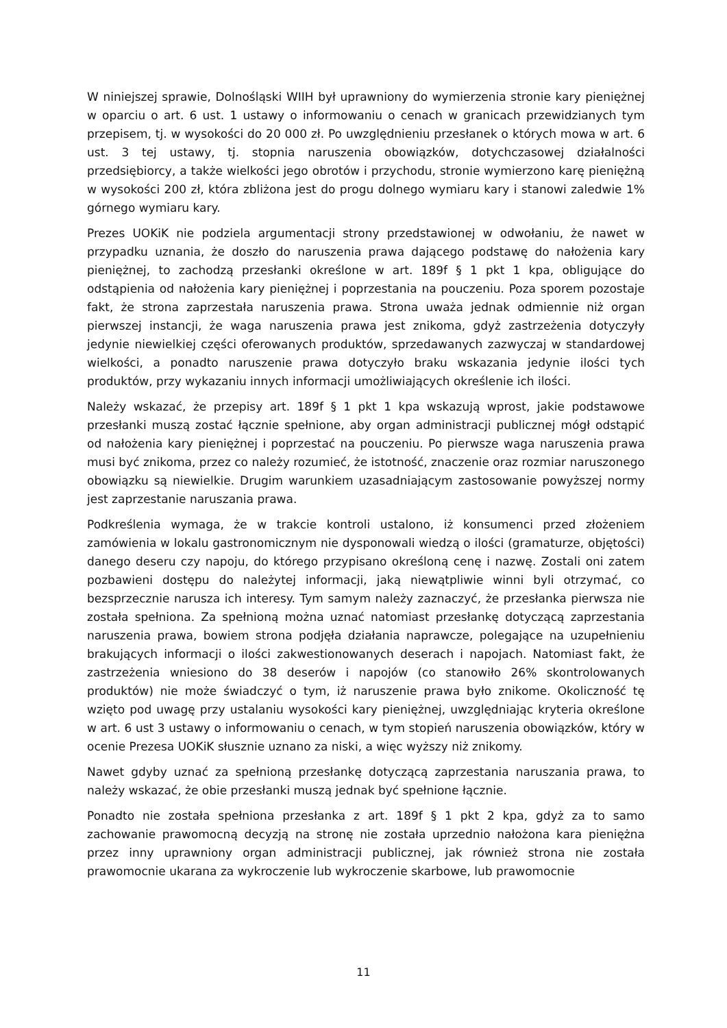W niniejszej sprawie, Dolnośląski WIIH był uprawniony do wymierzenia stronie kary pieniężnej w oparciu o art. 6 ust. 1 ustawy o informowaniu o cenach w granicach przewidzianych tym przepisem, tj. w wysokości do 20 000 zł. Po uwzględnieniu przesłanek o których mowa w art. 6 ust. 3 tej ustawy, tj. stopnia naruszenia obowiązków, dotychczasowej działalności przedsiębiorcy, a także wielkości jego obrotów i przychodu, stronie wymierzono karę pieniężną w wysokości 200 zł, która zbliżona jest do progu dolnego wymiaru kary i stanowi zaledwie 1% górnego wymiaru kary.
Prezes UOKiK nie podziela argumentacji strony przedstawionej w odwołaniu, że nawet w przypadku uznania, że doszło do naruszenia prawa dającego podstawę do nałożenia kary pieniężnej, to zachodzą przesłanki określone w art. 189f § 1 pkt 1 kpa, obligujące do odstąpienia od nałożenia kary pieniężnej i poprzestania na pouczeniu. Poza sporem pozostaje fakt, że strona zaprzestała naruszenia prawa. Strona uważa jednak odmiennie niż organ pierwszej instancji, że waga naruszenia prawa jest znikoma, gdyż zastrzeżenia dotyczyły jedynie niewielkiej części oferowanych produktów, sprzedawanych zazwyczaj w standardowej wielkości, a ponadto naruszenie prawa dotyczyło braku wskazania jedynie ilości tych produktów, przy wykazaniu innych informacji umożliwiających określenie ich ilości.
Należy wskazać, że przepisy art. 189f § 1 pkt 1 kpa wskazują wprost, jakie podstawowe przesłanki muszą zostać łącznie spełnione, aby organ administracji publicznej mógł odstąpić od nałożenia kary pieniężnej i poprzestać na pouczeniu. Po pierwsze waga naruszenia prawa musi być znikoma, przez co należy rozumieć, że istotność, znaczenie oraz rozmiar naruszonego obowiązku są niewielkie. Drugim warunkiem uzasadniającym zastosowanie powyższej normy jest zaprzestanie naruszania prawa.
Podkreślenia wymaga, że w trakcie kontroli ustalono, iż konsumenci przed złożeniem zamówienia w lokalu gastronomicznym nie dysponowali wiedzą o ilości (gramaturze, objętości) danego deseru czy napoju, do którego przypisano określoną cenę i nazwę. Zostali oni zatem pozbawieni dostępu do należytej informacji, jaką niewątpliwie winni byli otrzymać, co bezsprzecznie narusza ich interesy. Tym samym należy zaznaczyć, że przesłanka pierwsza nie została spełniona. Za spełnioną można uznać natomiast przesłankę dotyczącą zaprzestania naruszenia prawa, bowiem strona podjęła działania naprawcze, polegające na uzupełnieniu brakujących informacji o ilości zakwestionowanych deserach i napojach. Natomiast fakt, że zastrzeżenia wniesiono do 38 deserów i napojów (co stanowiło 26% skontrolowanych produktów) nie może świadczyć o tym, iż naruszenie prawa było znikome. Okoliczność tę wzięto pod uwagę przy ustalaniu wysokości kary pieniężnej, uwzględniając kryteria określone w art. 6 ust 3 ustawy o informowaniu o cenach, w tym stopień naruszenia obowiązków, który w ocenie Prezesa UOKiK słusznie uznano za niski, a więc wyższy niż znikomy.
Nawet gdyby uznać za spełnioną przesłankę dotyczącą zaprzestania naruszania prawa, to należy wskazać, że obie przesłanki muszą jednak być spełnione łącznie.
Ponadto nie została spełniona przesłanka z art. 189f § 1 pkt 2 kpa, gdyż za to samo zachowanie prawomocną decyzją na stronę nie została uprzednio nałożona kara pieniężna przez inny uprawniony organ administracji publicznej, jak również strona nie została prawomocnie ukarana za wykroczenie lub wykroczenie skarbowe, lub prawomocnie
11